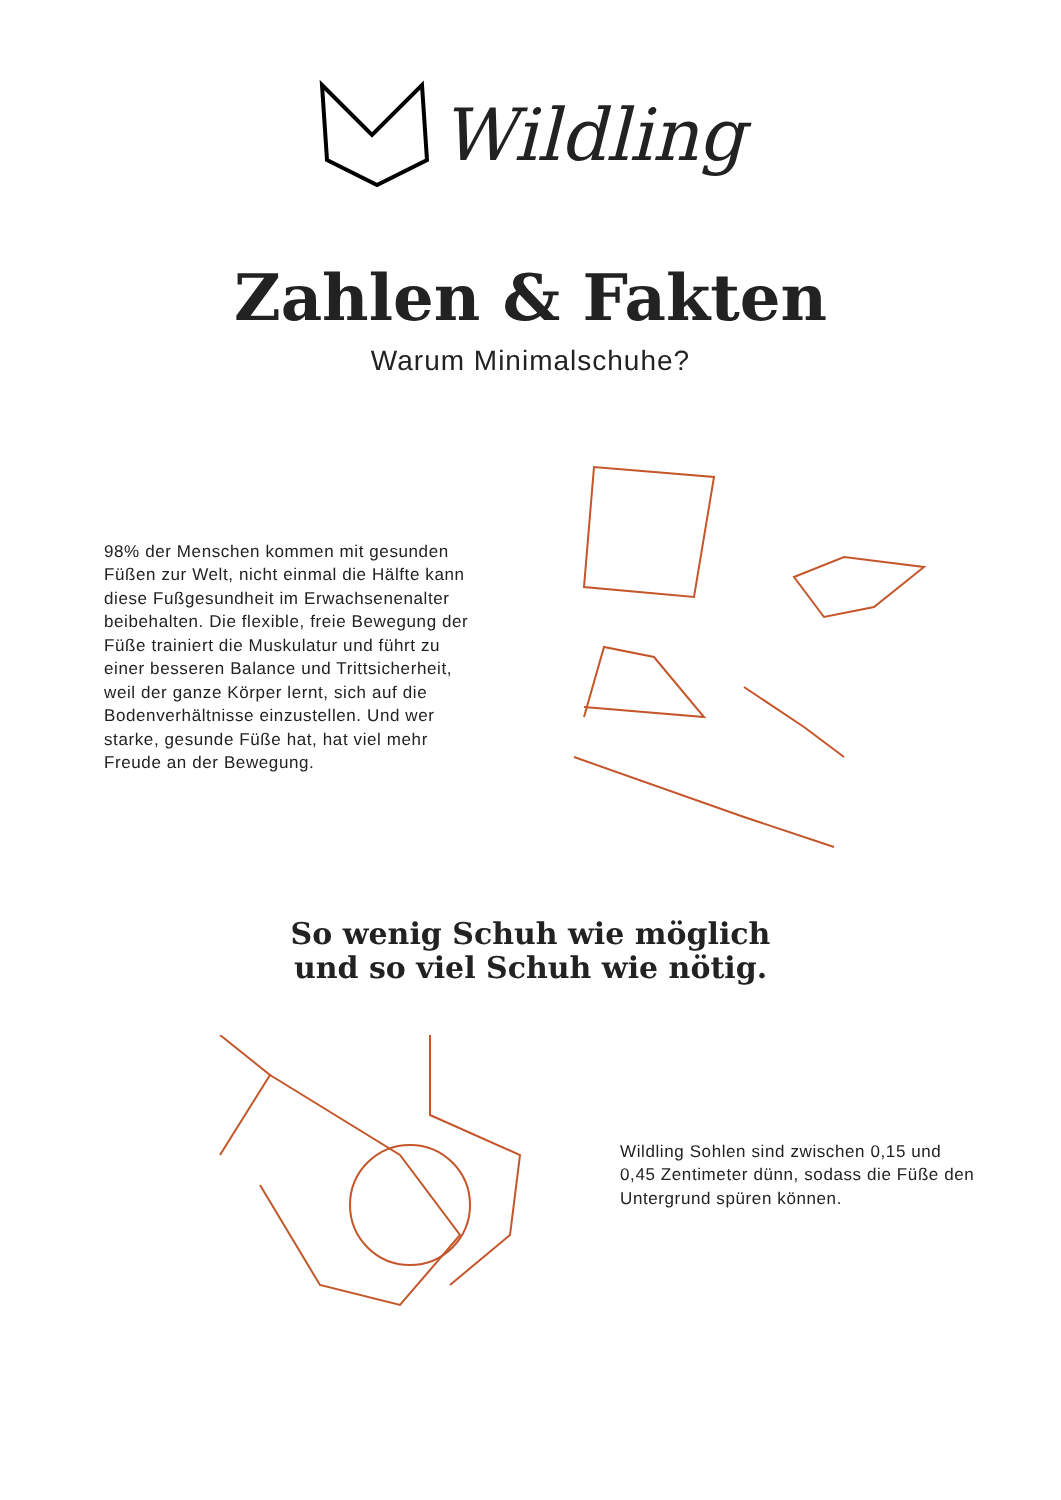Wildling
Zahlen & Fakten
Warum Minimalschuhe?
98% der Menschen kommen mit gesunden Füßen zur Welt, nicht einmal die Hälfte kann diese Fußgesundheit im Erwachsenenalter beibehalten. Die flexible, freie Bewegung der Füße trainiert die Muskulatur und führt zu einer besseren Balance und Trittsicherheit, weil der ganze Körper lernt, sich auf die Bodenverhältnisse einzustellen. Und wer starke, gesunde Füße hat, hat viel mehr Freude an der Bewegung.
So wenig Schuh wie möglich
und so viel Schuh wie nötig.
Wildling Sohlen sind zwischen 0,15 und 0,45 Zentimeter dünn, sodass die Füße den Untergrund spüren können.